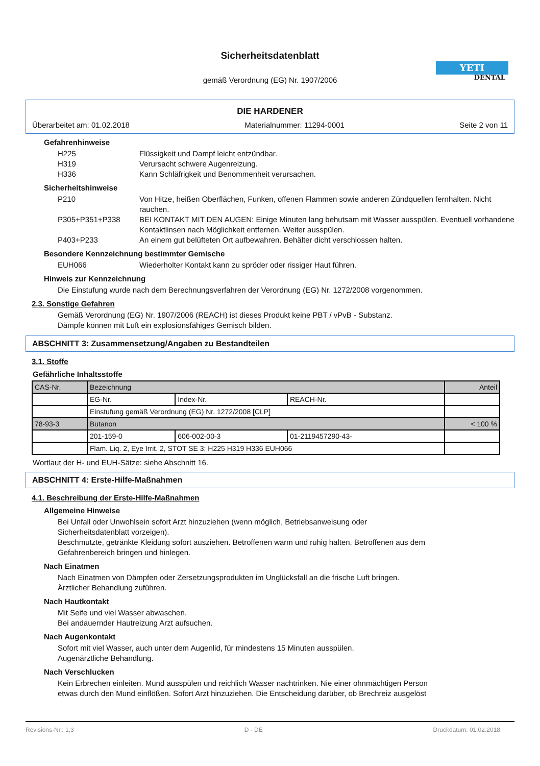Sicherheitsdatenblatt
gemäß Verordnung (EG) Nr. 1907/2006
YETI
DENTAL
DIE HARDENER
Überarbeitet am: 01.02.2018 Materialnummer: 11294-0001 Seite 2 von 11
Gefahrenhinweise
H225 Flüssigkeit und Dampf leicht entzündbar.
H319 Verursacht schwere Augenreizung.
H336 Kann Schläfrigkeit und Benommenheit verursachen.
Sicherheitshinweise
P210 Von Hitze, heißen Oberflächen, Funken, offenen Flammen sowie anderen Zündquellen fernhalten. Nicht rauchen.
P305+P351+P338 BEI KONTAKT MIT DEN AUGEN: Einige Minuten lang behutsam mit Wasser ausspülen. Eventuell vorhandene Kontaktlinsen nach Möglichkeit entfernen. Weiter ausspülen.
P403+P233 An einem gut belüfteten Ort aufbewahren. Behälter dicht verschlossen halten.
Besondere Kennzeichnung bestimmter Gemische
EUH066 Wiederholter Kontakt kann zu spröder oder rissiger Haut führen.
Hinweis zur Kennzeichnung
Die Einstufung wurde nach dem Berechnungsverfahren der Verordnung (EG) Nr. 1272/2008 vorgenommen.
2.3. Sonstige Gefahren
Gemäß Verordnung (EG) Nr. 1907/2006 (REACH) ist dieses Produkt keine PBT / vPvB - Substanz.
Dämpfe können mit Luft ein explosionsfähiges Gemisch bilden.
ABSCHNITT 3: Zusammensetzung/Angaben zu Bestandteilen
3.1. Stoffe
Gefährliche Inhaltsstoffe
| CAS-Nr. | Bezeichnung | | | Anteil |
| | EG-Nr. | Index-Nr. | REACH-Nr. | |
| | Einstufung gemäß Verordnung (EG) Nr. 1272/2008 [CLP] | | | |
| 78-93-3 | Butanon | | | < 100 % |
| | 201-159-0 | 606-002-00-3 | 01-2119457290-43- | |
| | Flam. Liq. 2, Eye Irrit. 2, STOT SE 3; H225 H319 H336 EUH066 | | | |
Wortlaut der H- und EUH-Sätze: siehe Abschnitt 16.
ABSCHNITT 4: Erste-Hilfe-Maßnahmen
4.1. Beschreibung der Erste-Hilfe-Maßnahmen
Allgemeine Hinweise
Bei Unfall oder Unwohlsein sofort Arzt hinzuziehen (wenn möglich, Betriebsanweisung oder
Sicherheitsdatenblatt vorzeigen).
Beschmutzte, getränkte Kleidung sofort ausziehen. Betroffenen warm und ruhig halten. Betroffenen aus dem
Gefahrenbereich bringen und hinlegen.
Nach Einatmen
Nach Einatmen von Dämpfen oder Zersetzungsprodukten im Unglücksfall an die frische Luft bringen.
Ärztlicher Behandlung zuführen.
Nach Hautkontakt
Mit Seife und viel Wasser abwaschen.
Bei andauernder Hautreizung Arzt aufsuchen.
Nach Augenkontakt
Sofort mit viel Wasser, auch unter dem Augenlid, für mindestens 15 Minuten ausspülen.
Augenärztliche Behandlung.
Nach Verschlucken
Kein Erbrechen einleiten. Mund ausspülen und reichlich Wasser nachtrinken. Nie einer ohnmächtigen Person
etwas durch den Mund einflößen. Sofort Arzt hinzuziehen. Die Entscheidung darüber, ob Brechreiz ausgelöst
Revisions-Nr.: 1,3 D - DE Druckdatum: 01.02.2018